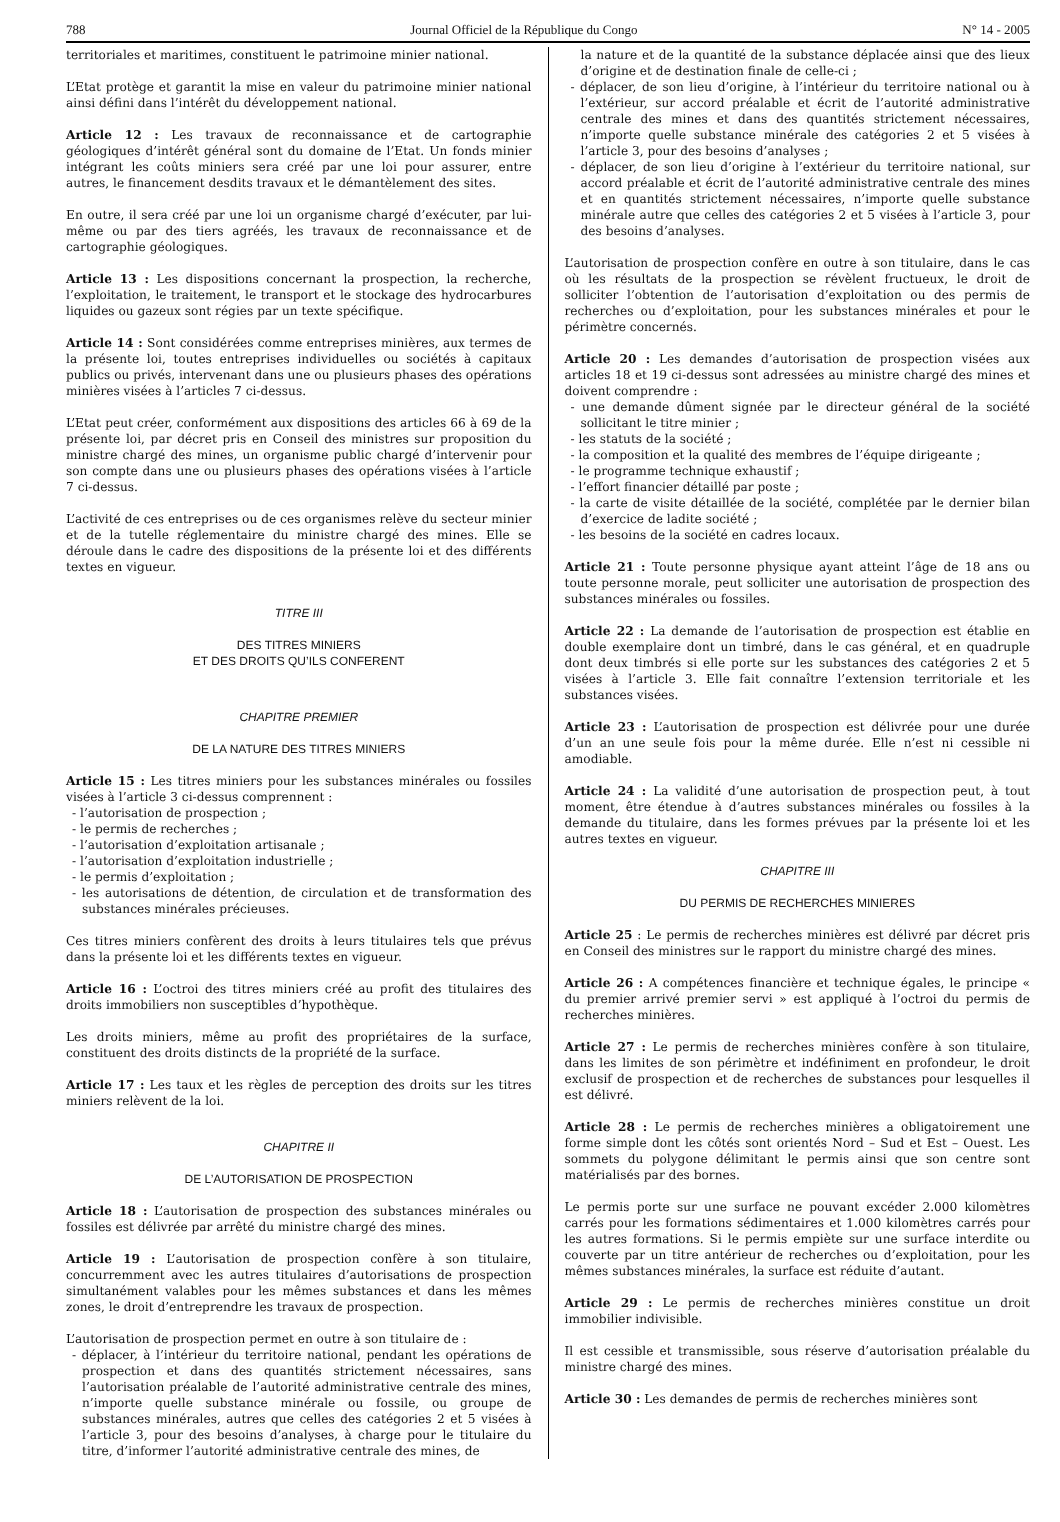788 Journal Officiel de la République du Congo N° 14 - 2005
territoriales et maritimes, constituent le patrimoine minier national.
L’Etat protège et garantit la mise en valeur du patrimoine minier national ainsi défini dans l’intérêt du développement national.
Article 12 : Les travaux de reconnaissance et de cartographie géologiques d’intérêt général sont du domaine de l’Etat. Un fonds minier intégrant les coûts miniers sera créé par une loi pour assurer, entre autres, le financement desdits travaux et le démantèlement des sites.
En outre, il sera créé par une loi un organisme chargé d’exécuter, par lui-même ou par des tiers agréés, les travaux de reconnaissance et de cartographie géologiques.
Article 13 : Les dispositions concernant la prospection, la recherche, l’exploitation, le traitement, le transport et le stockage des hydrocarbures liquides ou gazeux sont régies par un texte spécifique.
Article 14 : Sont considérées comme entreprises minières, aux termes de la présente loi, toutes entreprises individuelles ou sociétés à capitaux publics ou privés, intervenant dans une ou plusieurs phases des opérations minières visées à l’articles 7 ci-dessus.
L’Etat peut créer, conformément aux dispositions des articles 66 à 69 de la présente loi, par décret pris en Conseil des ministres sur proposition du ministre chargé des mines, un organisme public chargé d’intervenir pour son compte dans une ou plusieurs phases des opérations visées à l’article 7 ci-dessus.
L’activité de ces entreprises ou de ces organismes relève du secteur minier et de la tutelle réglementaire du ministre chargé des mines. Elle se déroule dans le cadre des dispositions de la présente loi et des différents textes en vigueur.
TITRE III
DES TITRES MINIERS
ET DES DROITS QU’ILS CONFERENT
CHAPITRE PREMIER
DE LA NATURE DES TITRES MINIERS
Article 15 : Les titres miniers pour les substances minérales ou fossiles visées à l’article 3 ci-dessus comprennent :
- l’autorisation de prospection ;
- le permis de recherches ;
- l’autorisation d’exploitation artisanale ;
- l’autorisation d’exploitation industrielle ;
- le permis d’exploitation ;
- les autorisations de détention, de circulation et de transformation des substances minérales précieuses.
Ces titres miniers confèrent des droits à leurs titulaires tels que prévus dans la présente loi et les différents textes en vigueur.
Article 16 : L’octroi des titres miniers créé au profit des titulaires des droits immobiliers non susceptibles d’hypothèque.
Les droits miniers, même au profit des propriétaires de la surface, constituent des droits distincts de la propriété de la surface.
Article 17 : Les taux et les règles de perception des droits sur les titres miniers relèvent de la loi.
CHAPITRE II
DE L’AUTORISATION DE PROSPECTION
Article 18 : L’autorisation de prospection des substances minérales ou fossiles est délivrée par arrêté du ministre chargé des mines.
Article 19 : L’autorisation de prospection confère à son titulaire, concurremment avec les autres titulaires d’autorisations de prospection simultanément valables pour les mêmes substances et dans les mêmes zones, le droit d’entreprendre les travaux de prospection.
L’autorisation de prospection permet en outre à son titulaire de :
- déplacer, à l’intérieur du territoire national, pendant les opérations de prospection et dans des quantités strictement nécessaires, sans l’autorisation préalable de l’autorité administrative centrale des mines, n’importe quelle substance minérale ou fossile, ou groupe de substances minérales, autres que celles des catégories 2 et 5 visées à l’article 3, pour des besoins d’analyses, à charge pour le titulaire du titre, d’informer l’autorité administrative centrale des mines, de
la nature et de la quantité de la substance déplacée ainsi que des lieux d’origine et de destination finale de celle-ci ;
- déplacer, de son lieu d’origine, à l’intérieur du territoire national ou à l’extérieur, sur accord préalable et écrit de l’autorité administrative centrale des mines et dans des quantités strictement nécessaires, n’importe quelle substance minérale des catégories 2 et 5 visées à l’article 3, pour des besoins d’analyses ;
- déplacer, de son lieu d’origine à l’extérieur du territoire national, sur accord préalable et écrit de l’autorité administrative centrale des mines et en quantités strictement nécessaires, n’importe quelle substance minérale autre que celles des catégories 2 et 5 visées à l’article 3, pour des besoins d’analyses.
L’autorisation de prospection confère en outre à son titulaire, dans le cas où les résultats de la prospection se révèlent fructueux, le droit de solliciter l’obtention de l’autorisation d’exploitation ou des permis de recherches ou d’exploitation, pour les substances minérales et pour le périmètre concernés.
Article 20 : Les demandes d’autorisation de prospection visées aux articles 18 et 19 ci-dessus sont adressées au ministre chargé des mines et doivent comprendre :
- une demande dûment signée par le directeur général de la société sollicitant le titre minier ;
- les statuts de la société ;
- la composition et la qualité des membres de l’équipe dirigeante ;
- le programme technique exhaustif ;
- l’effort financier détaillé par poste ;
- la carte de visite détaillée de la société, complétée par le dernier bilan d’exercice de ladite société ;
- les besoins de la société en cadres locaux.
Article 21 : Toute personne physique ayant atteint l’âge de 18 ans ou toute personne morale, peut solliciter une autorisation de prospection des substances minérales ou fossiles.
Article 22 : La demande de l’autorisation de prospection est établie en double exemplaire dont un timbré, dans le cas général, et en quadruple dont deux timbrés si elle porte sur les substances des catégories 2 et 5 visées à l’article 3. Elle fait connaître l’extension territoriale et les substances visées.
Article 23 : L’autorisation de prospection est délivrée pour une durée d’un an une seule fois pour la même durée. Elle n’est ni cessible ni amodiable.
Article 24 : La validité d’une autorisation de prospection peut, à tout moment, être étendue à d’autres substances minérales ou fossiles à la demande du titulaire, dans les formes prévues par la présente loi et les autres textes en vigueur.
CHAPITRE III
DU PERMIS DE RECHERCHES MINIERES
Article 25 : Le permis de recherches minières est délivré par décret pris en Conseil des ministres sur le rapport du ministre chargé des mines.
Article 26 : A compétences financière et technique égales, le principe « du premier arrivé premier servi » est appliqué à l’octroi du permis de recherches minières.
Article 27 : Le permis de recherches minières confère à son titulaire, dans les limites de son périmètre et indéfiniment en profondeur, le droit exclusif de prospection et de recherches de substances pour lesquelles il est délivré.
Article 28 : Le permis de recherches minières a obligatoirement une forme simple dont les côtés sont orientés Nord – Sud et Est – Ouest. Les sommets du polygone délimitant le permis ainsi que son centre sont matérialisés par des bornes.
Le permis porte sur une surface ne pouvant excéder 2.000 kilomètres carrés pour les formations sédimentaires et 1.000 kilomètres carrés pour les autres formations. Si le permis empiète sur une surface interdite ou couverte par un titre antérieur de recherches ou d’exploitation, pour les mêmes substances minérales, la surface est réduite d’autant.
Article 29 : Le permis de recherches minières constitue un droit immobilier indivisible.
Il est cessible et transmissible, sous réserve d’autorisation préalable du ministre chargé des mines.
Article 30 : Les demandes de permis de recherches minières sont